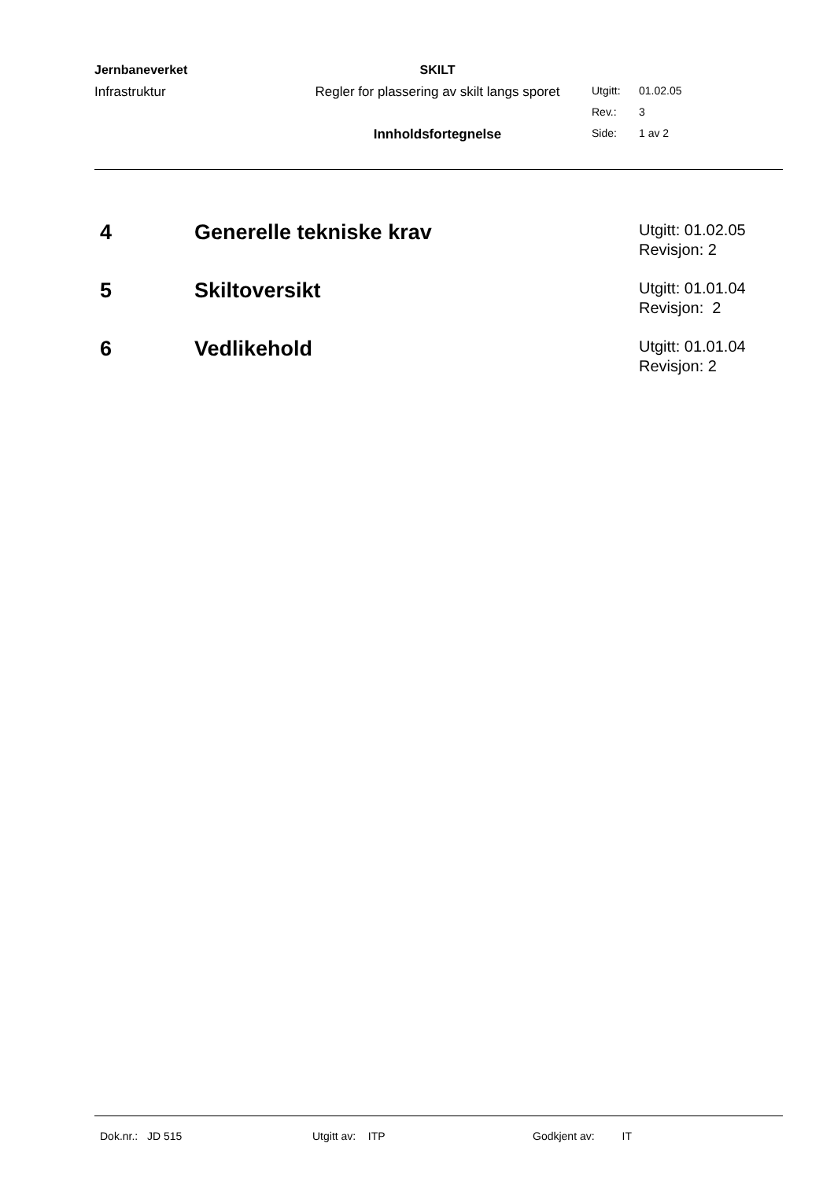| Jernbaneverket | SKILT | | |
| Infrastruktur | Regler for plassering av skilt langs sporet | Utgitt: | 01.02.05 |
| | | Rev.: | 3 |
| | Innholdsfortegnelse | Side: | 1 av 2 |
4 Generelle tekniske krav
Utgitt: 01.02.05
Revisjon: 2
5 Skiltoversikt
Utgitt: 01.01.04
Revisjon: 2
6 Vedlikehold
Utgitt: 01.01.04
Revisjon: 2
Dok.nr.: JD 515 Utgitt av: ITP Godkjent av: IT